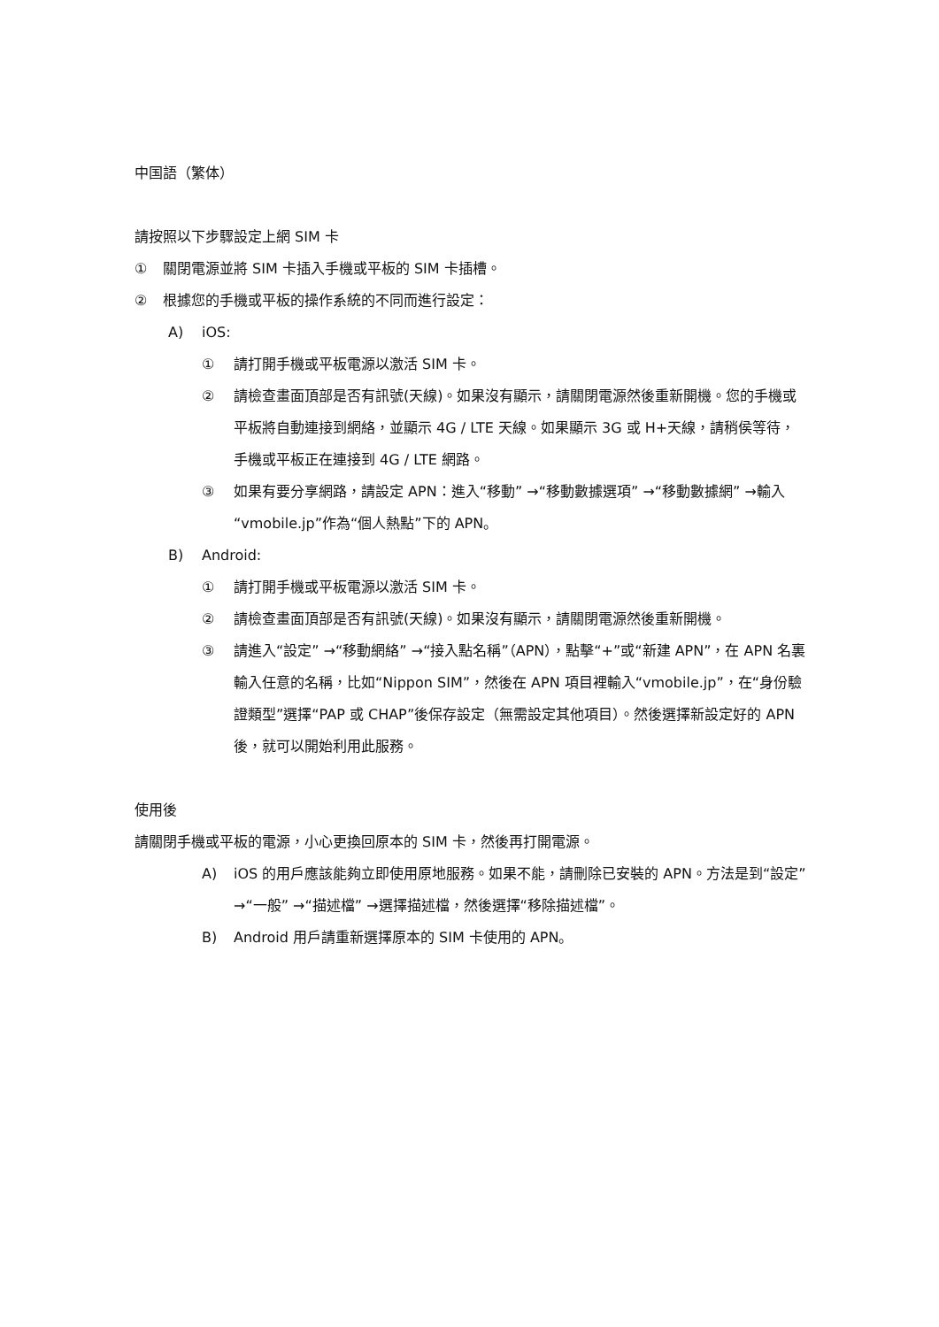中国語（繁体）
請按照以下步驟設定上網 SIM 卡
① 關閉電源並將 SIM 卡插入手機或平板的 SIM 卡插槽。
② 根據您的手機或平板的操作系統的不同而進行設定：
A) iOS:
① 請打開手機或平板電源以激活 SIM 卡。
② 請檢查畫面頂部是否有訊號(天線)。如果沒有顯示，請關閉電源然後重新開機。您的手機或平板將自動連接到網絡，並顯示 4G / LTE 天線。如果顯示 3G 或 H+天線，請稍侯等待，手機或平板正在連接到 4G / LTE 網路。
③ 如果有要分享網路，請設定 APN：進入“移動” →“移動數據選項” →“移動數據網” →輸入“vmobile.jp”作為“個人熱點”下的 APN。
B) Android:
① 請打開手機或平板電源以激活 SIM 卡。
② 請檢查畫面頂部是否有訊號(天線)。如果沒有顯示，請關閉電源然後重新開機。
③ 請進入“設定” →“移動網絡” →“接入點名稱”（APN），點擊“+”或“新建 APN”，在 APN 名裏輸入任意的名稱，比如“Nippon SIM”，然後在 APN 項目裡輸入“vmobile.jp”，在“身份驗證類型”選擇“PAP 或 CHAP”後保存設定（無需設定其他項目）。然後選擇新設定好的 APN 後，就可以開始利用此服務。
使用後
請關閉手機或平板的電源，小心更換回原本的 SIM 卡，然後再打開電源。
A) iOS 的用戶應該能夠立即使用原地服務。如果不能，請刪除已安裝的 APN。方法是到“設定” →“一般” →“描述檔” →選擇描述檔，然後選擇“移除描述檔”。
B) Android 用戶請重新選擇原本的 SIM 卡使用的 APN。